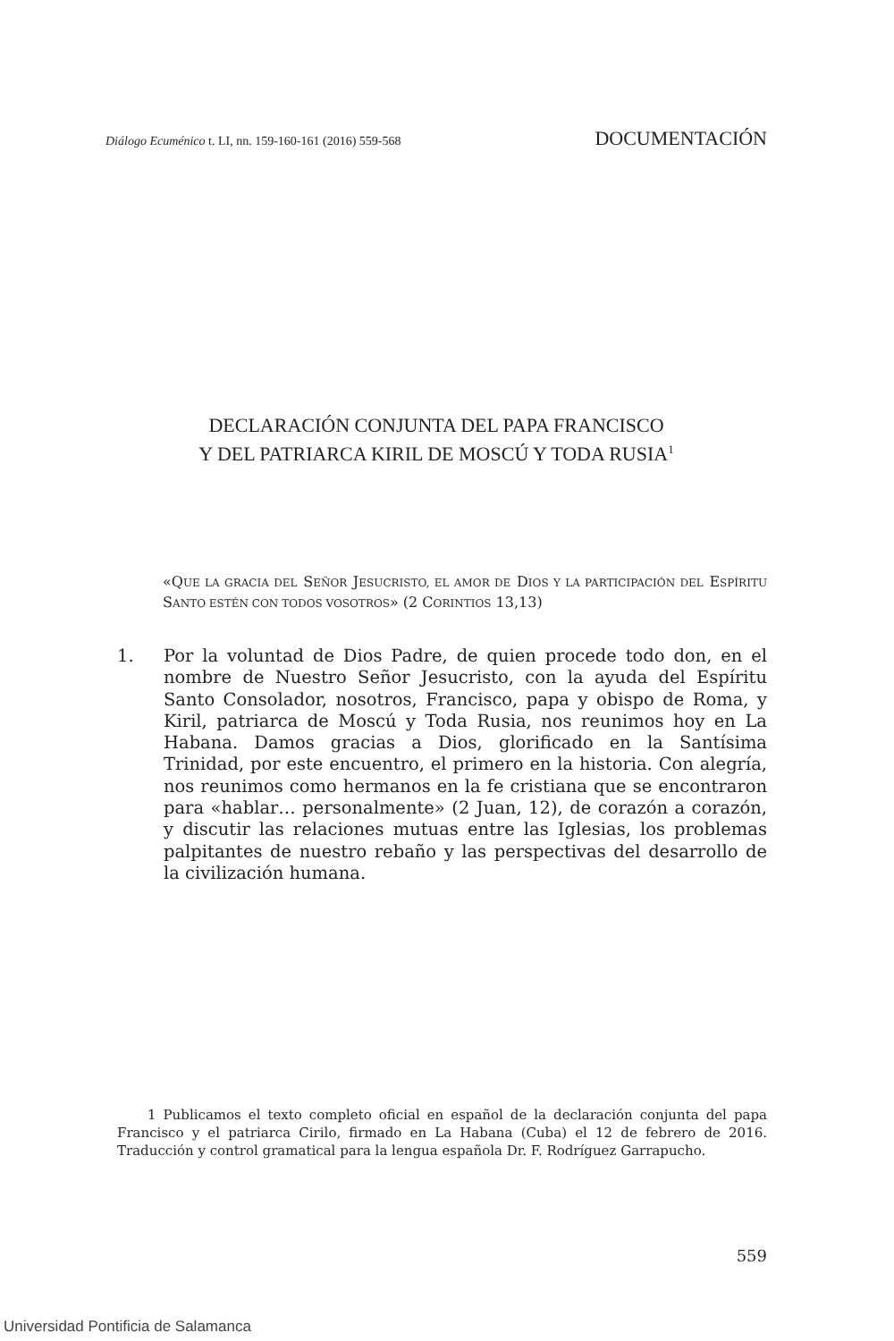Diálogo Ecuménico t. LI, nn. 159-160-161 (2016) 559-568 DOCUMENTACIÓN
DECLARACIÓN CONJUNTA DEL PAPA FRANCISCO
Y DEL PATRIARCA KIRIL DE MOSCÚ Y TODA RUSIA<sup>1</sup>
«QUE LA GRACIA DEL SEÑOR JESUCRISTO, EL AMOR DE DIOS Y LA PARTICIPACIÓN DEL ESPÍRITU SANTO ESTÉN CON TODOS VOSOTROS» (2 CORINTIOS 13,13)
1. Por la voluntad de Dios Padre, de quien procede todo don, en el nombre de Nuestro Señor Jesucristo, con la ayuda del Espíritu Santo Consolador, nosotros, Francisco, papa y obispo de Roma, y Kiril, patriarca de Moscú y Toda Rusia, nos reunimos hoy en La Habana. Damos gracias a Dios, glorificado en la Santísima Trinidad, por este encuentro, el primero en la historia. Con alegría, nos reunimos como hermanos en la fe cristiana que se encontraron para «hablar… personalmente» (2 Juan, 12), de corazón a corazón, y discutir las relaciones mutuas entre las Iglesias, los problemas palpitantes de nuestro rebaño y las perspectivas del desarrollo de la civilización humana.
1 Publicamos el texto completo oficial en español de la declaración conjunta del papa Francisco y el patriarca Cirilo, firmado en La Habana (Cuba) el 12 de febrero de 2016. Traducción y control gramatical para la lengua española Dr. F. Rodríguez Garrapucho.
559
Universidad Pontificia de Salamanca